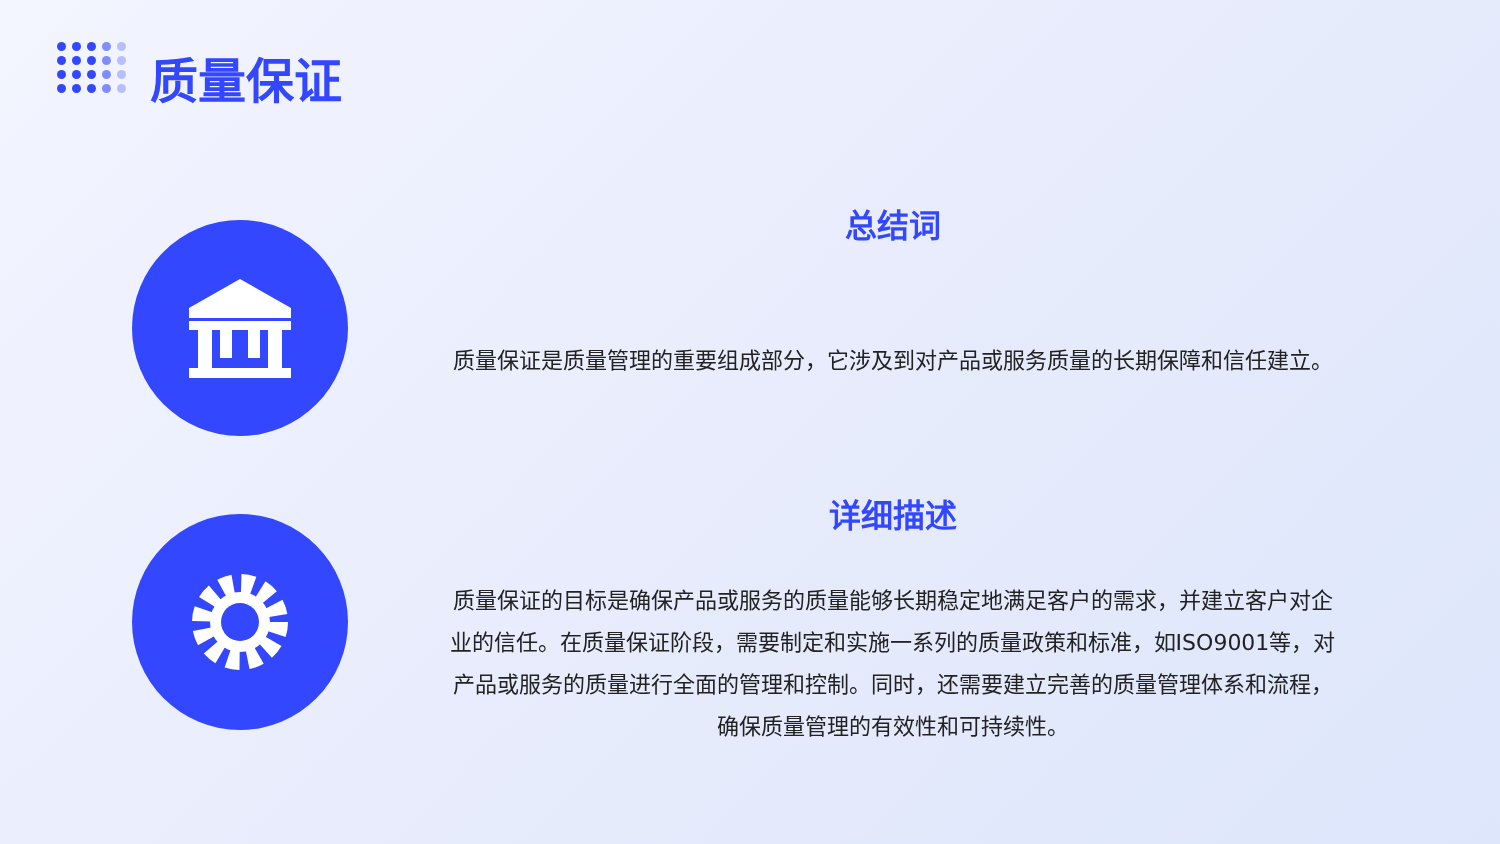质量保证
总结词
质量保证是质量管理的重要组成部分，它涉及到对产品或服务质量的长期保障和信任建立。
详细描述
质量保证的目标是确保产品或服务的质量能够长期稳定地满足客户的需求，并建立客户对企业的信任。在质量保证阶段，需要制定和实施一系列的质量政策和标准，如ISO9001等，对产品或服务的质量进行全面的管理和控制。同时，还需要建立完善的质量管理体系和流程，确保质量管理的有效性和可持续性。